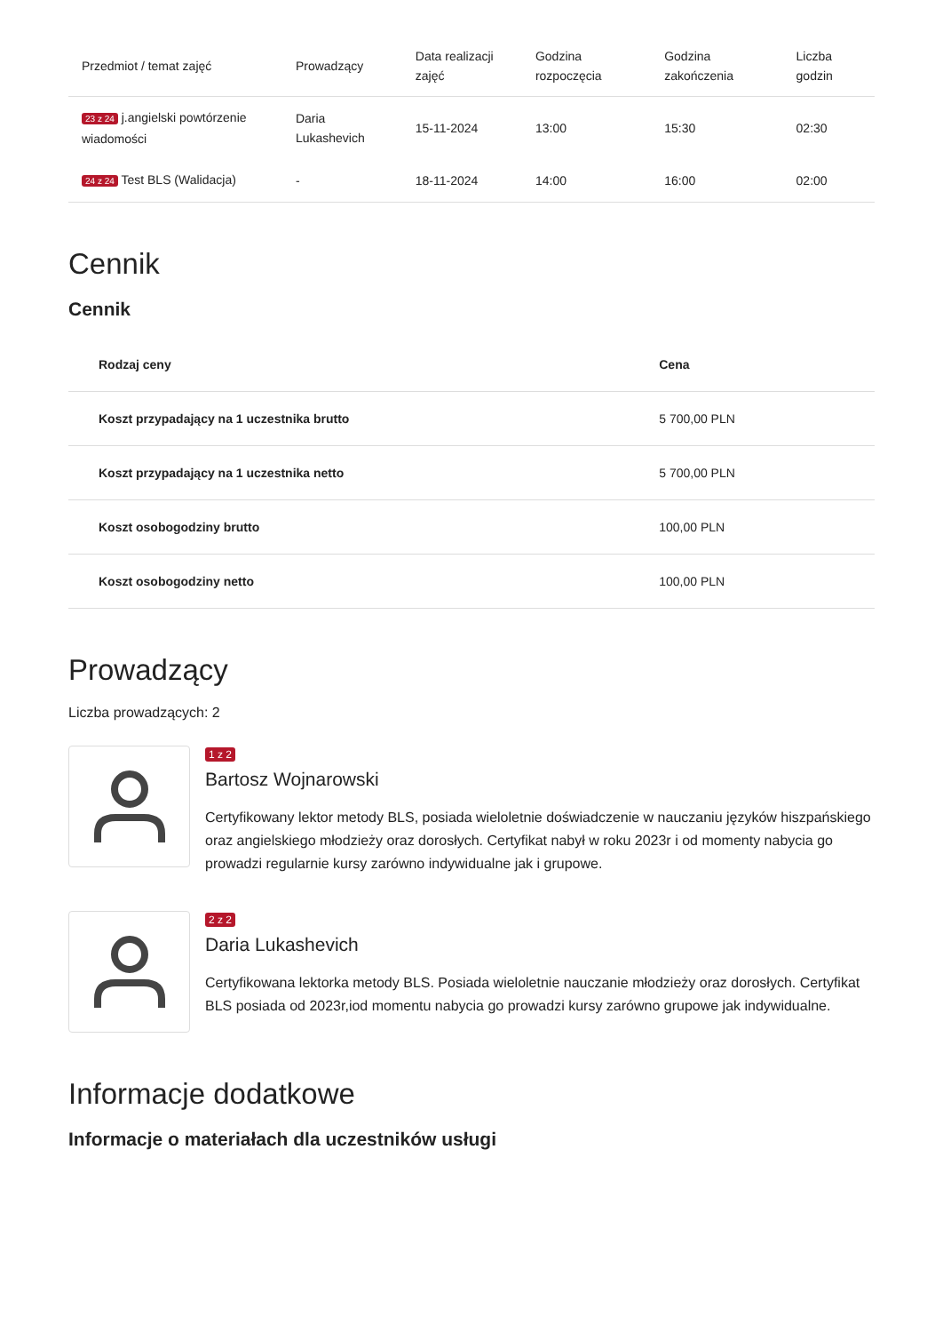| Przedmiot / temat zajęć | Prowadzący | Data realizacji zajęć | Godzina rozpoczęcia | Godzina zakończenia | Liczba godzin |
| --- | --- | --- | --- | --- | --- |
| 23 z 24 j.angielski powtórzenie wiadomości | Daria Lukashevich | 15-11-2024 | 13:00 | 15:30 | 02:30 |
| 24 z 24 Test BLS (Walidacja) | - | 18-11-2024 | 14:00 | 16:00 | 02:00 |
Cennik
Cennik
| Rodzaj ceny | Cena |
| --- | --- |
| Koszt przypadający na 1 uczestnika brutto | 5 700,00 PLN |
| Koszt przypadający na 1 uczestnika netto | 5 700,00 PLN |
| Koszt osobogodziny brutto | 100,00 PLN |
| Koszt osobogodziny netto | 100,00 PLN |
Prowadzący
Liczba prowadzących: 2
1 z 2
Bartosz Wojnarowski
Certyfikowany lektor metody BLS, posiada wieloletnie doświadczenie w nauczaniu języków hiszpańskiego oraz angielskiego młodzieży oraz dorosłych. Certyfikat nabył w roku 2023r i od momenty nabycia go prowadzi regularnie kursy zarówno indywidualne jak i grupowe.
2 z 2
Daria Lukashevich
Certyfikowana lektorka metody BLS. Posiada wieloletnie nauczanie młodzieży oraz dorosłych. Certyfikat BLS posiada od 2023r,iod momentu nabycia go prowadzi kursy zarówno grupowe jak indywidualne.
Informacje dodatkowe
Informacje o materiałach dla uczestników usługi